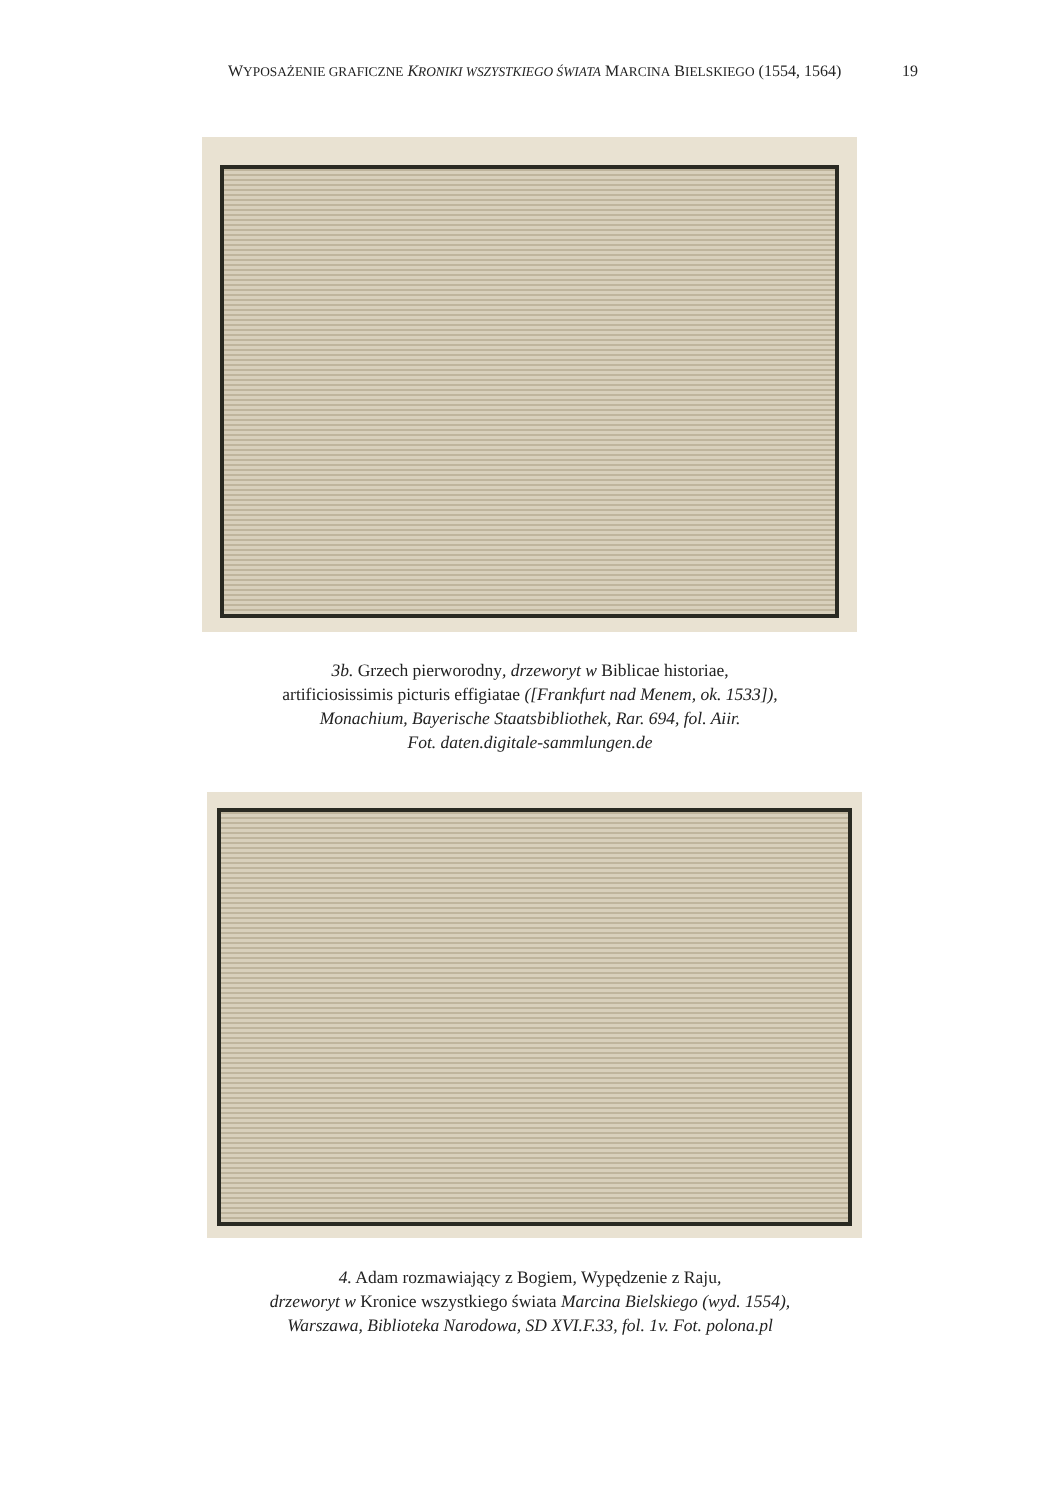WYPOSAŻENIE GRAFICZNE KRONIKI WSZYSTKIEGO ŚWIATA MARCINA BIELSKIEGO (1554, 1564) 19
3b. Grzech pierworodny, drzeworyt w Biblicae historiae,
artificiosissimis picturis effigiatae ([Frankfurt nad Menem, ok. 1533]),
Monachium, Bayerische Staatsbibliothek, Rar. 694, fol. Aiir.
Fot. daten.digitale-sammlungen.de
4. Adam rozmawiający z Bogiem, Wypędzenie z Raju,
drzeworyt w Kronice wszystkiego świata Marcina Bielskiego (wyd. 1554),
Warszawa, Biblioteka Narodowa, SD XVI.F.33, fol. 1v. Fot. polona.pl